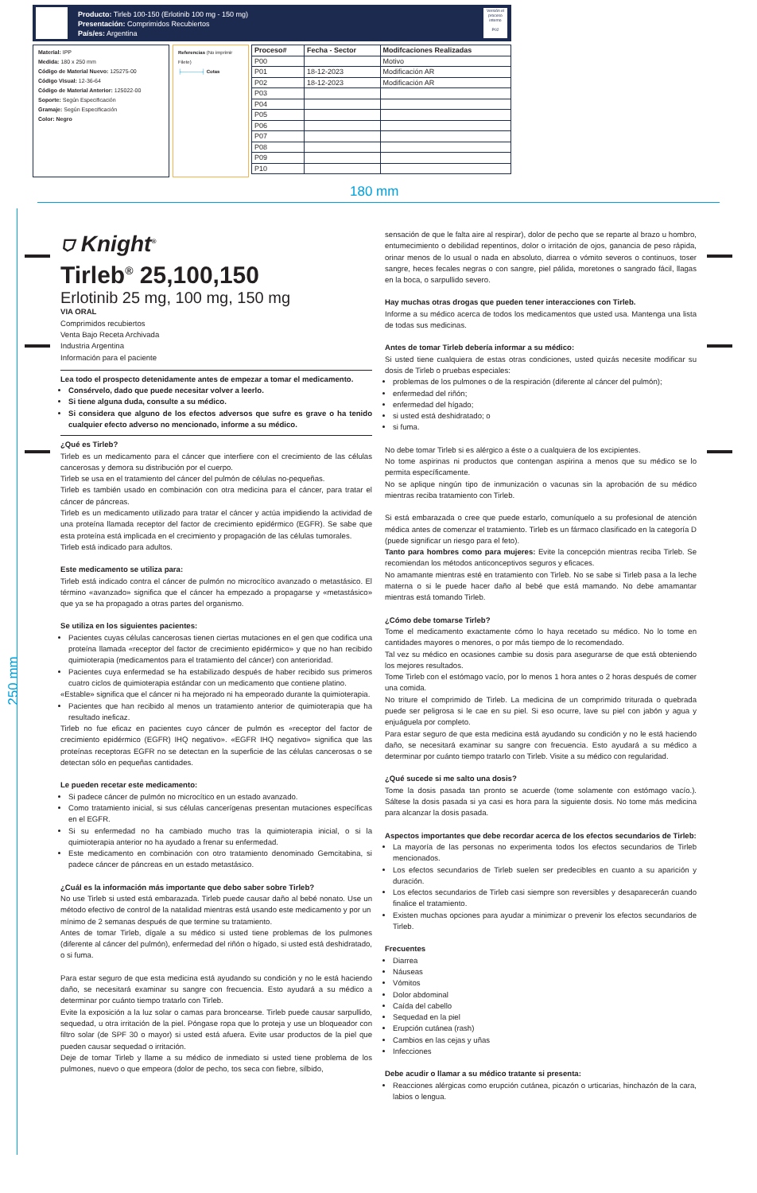Producto: Tirleb 100-150 (Erlotinib 100 mg - 150 mg)
Presentación: Comprimidos Recubiertos
País/es: Argentina
Versión el proceso interno
P02
Material: IPP
Medida: 180 x 250 mm
Código de Material Nuevo: 125275-00
Código Visual: 12-36-64
Código de Material Anterior: 125022-00
Soporte: Según Especificación
Gramaje: Según Especificación
Color: Negro
Referencias (No imprimir Filete)
├──────┤ Cotas
| Proceso# | Fecha - Sector | Modifcaciones Realizadas |
| --- | --- | --- |
| P00 | | Motivo |
| P01 | 18-12-2023 | Modificación AR |
| P02 | 18-12-2023 | Modificación AR |
| P03 | | |
| P04 | | |
| P05 | | |
| P06 | | |
| P07 | | |
| P08 | | |
| P09 | | |
| P10 | | |
180 mm
250 mm
⛉ Knight<sup>®</sup>
Tirleb<sup>®</sup> 25,100,150
Erlotinib 25 mg, 100 mg, 150 mg
VIA ORAL
Comprimidos recubiertos
Venta Bajo Receta Archivada
Industria Argentina
Información para el paciente
Lea todo el prospecto detenidamente antes de empezar a tomar el medicamento.
Consérvelo, dado que puede necesitar volver a leerlo.
Si tiene alguna duda, consulte a su médico.
Si considera que alguno de los efectos adversos que sufre es grave o ha tenido cualquier efecto adverso no mencionado, informe a su médico.
¿Qué es Tirleb?
Tirleb es un medicamento para el cáncer que interfiere con el crecimiento de las células cancerosas y demora su distribución por el cuerpo.
Tirleb se usa en el tratamiento del cáncer del pulmón de células no-pequeñas.
Tirleb es también usado en combinación con otra medicina para el cáncer, para tratar el cáncer de páncreas.
Tirleb es un medicamento utilizado para tratar el cáncer y actúa impidiendo la actividad de una proteína llamada receptor del factor de crecimiento epidérmico (EGFR). Se sabe que esta proteína está implicada en el crecimiento y propagación de las células tumorales.
Tirleb está indicado para adultos.
Este medicamento se utiliza para:
Tirleb está indicado contra el cáncer de pulmón no microcítico avanzado o metastásico. El término «avanzado» significa que el cáncer ha empezado a propagarse y «metastásico» que ya se ha propagado a otras partes del organismo.
Se utiliza en los siguientes pacientes:
Pacientes cuyas células cancerosas tienen ciertas mutaciones en el gen que codifica una proteína llamada «receptor del factor de crecimiento epidérmico» y que no han recibido quimioterapia (medicamentos para el tratamiento del cáncer) con anterioridad.
Pacientes cuya enfermedad se ha estabilizado después de haber recibido sus primeros cuatro ciclos de quimioterapia estándar con un medicamento que contiene platino.
«Estable» significa que el cáncer ni ha mejorado ni ha empeorado durante la quimioterapia.
Pacientes que han recibido al menos un tratamiento anterior de quimioterapia que ha resultado ineficaz.
Tirleb no fue eficaz en pacientes cuyo cáncer de pulmón es «receptor del factor de crecimiento epidérmico (EGFR) IHQ negativo». «EGFR IHQ negativo» significa que las proteínas receptoras EGFR no se detectan en la superficie de las células cancerosas o se detectan sólo en pequeñas cantidades.
Le pueden recetar este medicamento:
Si padece cáncer de pulmón no microcítico en un estado avanzado.
Como tratamiento inicial, si sus células cancerígenas presentan mutaciones específicas en el EGFR.
Si su enfermedad no ha cambiado mucho tras la quimioterapia inicial, o si la quimioterapia anterior no ha ayudado a frenar su enfermedad.
Este medicamento en combinación con otro tratamiento denominado Gemcitabina, si padece cáncer de páncreas en un estado metastásico.
¿Cuál es la información más importante que debo saber sobre Tirleb?
No use Tirleb si usted está embarazada. Tirleb puede causar daño al bebé nonato. Use un método efectivo de control de la natalidad mientras está usando este medicamento y por un
mínimo de 2 semanas después de que termine su tratamiento.
Antes de tomar Tirleb, dígale a su médico si usted tiene problemas de los pulmones (diferente al cáncer del pulmón), enfermedad del riñón o hígado, si usted está deshidratado, o si fuma.
Para estar seguro de que esta medicina está ayudando su condición y no le está haciendo daño, se necesitará examinar su sangre con frecuencia. Esto ayudará a su médico a determinar por cuánto tiempo tratarlo con Tirleb.
Evite la exposición a la luz solar o camas para broncearse. Tirleb puede causar sarpullido, sequedad, u otra irritación de la piel. Póngase ropa que lo proteja y use un bloqueador con filtro solar (de SPF 30 o mayor) si usted está afuera. Evite usar productos de la piel que pueden causar sequedad o irritación.
Deje de tomar Tirleb y llame a su médico de inmediato si usted tiene problema de los pulmones, nuevo o que empeora (dolor de pecho, tos seca con fiebre, silbido,
sensación de que le falta aire al respirar), dolor de pecho que se reparte al brazo u hombro, entumecimiento o debilidad repentinos, dolor o irritación de ojos, ganancia de peso rápida, orinar menos de lo usual o nada en absoluto, diarrea o vómito severos o continuos, toser sangre, heces fecales negras o con sangre, piel pálida, moretones o sangrado fácil, llagas en la boca, o sarpullido severo.
Hay muchas otras drogas que pueden tener interacciones con Tirleb.
Informe a su médico acerca de todos los medicamentos que usted usa. Mantenga una lista de todas sus medicinas.
Antes de tomar Tirleb debería informar a su médico:
Si usted tiene cualquiera de estas otras condiciones, usted quizás necesite modificar su dosis de Tirleb o pruebas especiales:
problemas de los pulmones o de la respiración (diferente al cáncer del pulmón);
enfermedad del riñón;
enfermedad del hígado;
si usted está deshidratado; o
si fuma.
No debe tomar Tirleb si es alérgico a éste o a cualquiera de los excipientes.
No tome aspirinas ni productos que contengan aspirina a menos que su médico se lo permita específicamente.
No se aplique ningún tipo de inmunización o vacunas sin la aprobación de su médico mientras reciba tratamiento con Tirleb.
Si está embarazada o cree que puede estarlo, comuníquelo a su profesional de atención médica antes de comenzar el tratamiento. Tirleb es un fármaco clasificado en la categoría D (puede significar un riesgo para el feto).
Tanto para hombres como para mujeres: Evite la concepción mientras reciba Tirleb. Se recomiendan los métodos anticonceptivos seguros y eficaces.
No amamante mientras esté en tratamiento con Tirleb. No se sabe si Tirleb pasa a la leche materna o si le puede hacer daño al bebé que está mamando. No debe amamantar mientras está tomando Tirleb.
¿Cómo debe tomarse Tirleb?
Tome el medicamento exactamente cómo lo haya recetado su médico. No lo tome en cantidades mayores o menores, o por más tiempo de lo recomendado.
Tal vez su médico en ocasiones cambie su dosis para asegurarse de que está obteniendo los mejores resultados.
Tome Tirleb con el estómago vacío, por lo menos 1 hora antes o 2 horas después de comer una comida.
No triture el comprimido de Tirleb. La medicina de un comprimido triturada o quebrada puede ser peligrosa si le cae en su piel. Si eso ocurre, lave su piel con jabón y agua y enjuáguela por completo.
Para estar seguro de que esta medicina está ayudando su condición y no le está haciendo daño, se necesitará examinar su sangre con frecuencia. Esto ayudará a su médico a determinar por cuánto tiempo tratarlo con Tirleb. Visite a su médico con regularidad.
¿Qué sucede si me salto una dosis?
Tome la dosis pasada tan pronto se acuerde (tome solamente con estómago vacío.). Sáltese la dosis pasada si ya casi es hora para la siguiente dosis. No tome más medicina para alcanzar la dosis pasada.
Aspectos importantes que debe recordar acerca de los efectos secundarios de Tirleb:
La mayoría de las personas no experimenta todos los efectos secundarios de Tirleb mencionados.
Los efectos secundarios de Tirleb suelen ser predecibles en cuanto a su aparición y duración.
Los efectos secundarios de Tirleb casi siempre son reversibles y desaparecerán cuando finalice el tratamiento.
Existen muchas opciones para ayudar a minimizar o prevenir los efectos secundarios de Tirleb.
Frecuentes
Diarrea
Náuseas
Vómitos
Dolor abdominal
Caída del cabello
Sequedad en la piel
Erupción cutánea (rash)
Cambios en las cejas y uñas
Infecciones
Debe acudir o llamar a su médico tratante si presenta:
Reacciones alérgicas como erupción cutánea, picazón o urticarias, hinchazón de la cara, labios o lengua.